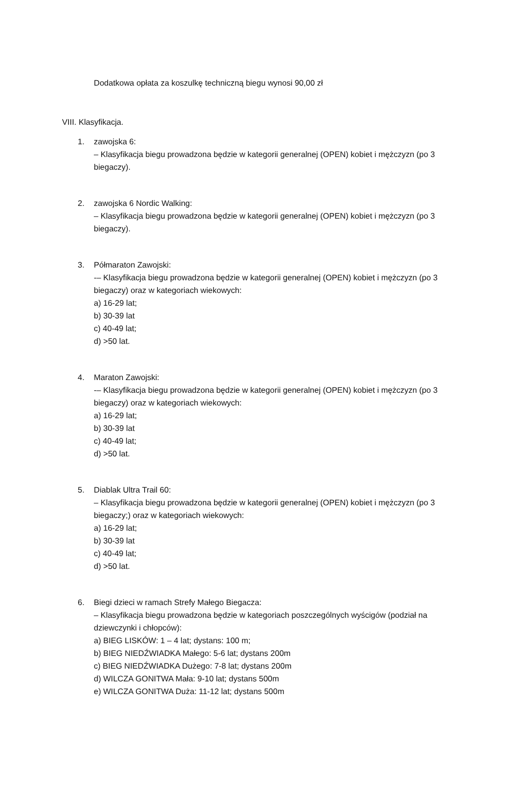Dodatkowa opłata za koszulkę techniczną biegu wynosi 90,00 zł
VIII. Klasyfikacja.
1. zawojska 6:
– Klasyfikacja biegu prowadzona będzie w kategorii generalnej (OPEN) kobiet i mężczyzn (po 3 biegaczy).
2. zawojska 6 Nordic Walking:
– Klasyfikacja biegu prowadzona będzie w kategorii generalnej (OPEN) kobiet i mężczyzn (po 3 biegaczy).
3. Półmaraton Zawojski:
-– Klasyfikacja biegu prowadzona będzie w kategorii generalnej (OPEN) kobiet i mężczyzn (po 3 biegaczy) oraz w kategoriach wiekowych:
a) 16-29 lat;
b) 30-39 lat
c) 40-49 lat;
d) >50 lat.
4. Maraton Zawojski:
-– Klasyfikacja biegu prowadzona będzie w kategorii generalnej (OPEN) kobiet i mężczyzn (po 3 biegaczy) oraz w kategoriach wiekowych:
a) 16-29 lat;
b) 30-39 lat
c) 40-49 lat;
d) >50 lat.
5. Diablak Ultra Trail 60:
– Klasyfikacja biegu prowadzona będzie w kategorii generalnej (OPEN) kobiet i mężczyzn (po 3 biegaczy;) oraz w kategoriach wiekowych:
a) 16-29 lat;
b) 30-39 lat
c) 40-49 lat;
d) >50 lat.
6. Biegi dzieci w ramach Strefy Małego Biegacza:
– Klasyfikacja biegu prowadzona będzie w kategoriach poszczególnych wyścigów (podział na dziewczynki i chłopców):
a) BIEG LISKÓW: 1 – 4 lat; dystans: 100 m;
b) BIEG NIEDŹWIADKA Małego: 5-6 lat; dystans 200m
c) BIEG NIEDŹWIADKA Dużego: 7-8 lat; dystans 200m
d) WILCZA GONITWA Mała: 9-10 lat; dystans 500m
e) WILCZA GONITWA Duża: 11-12 lat; dystans 500m